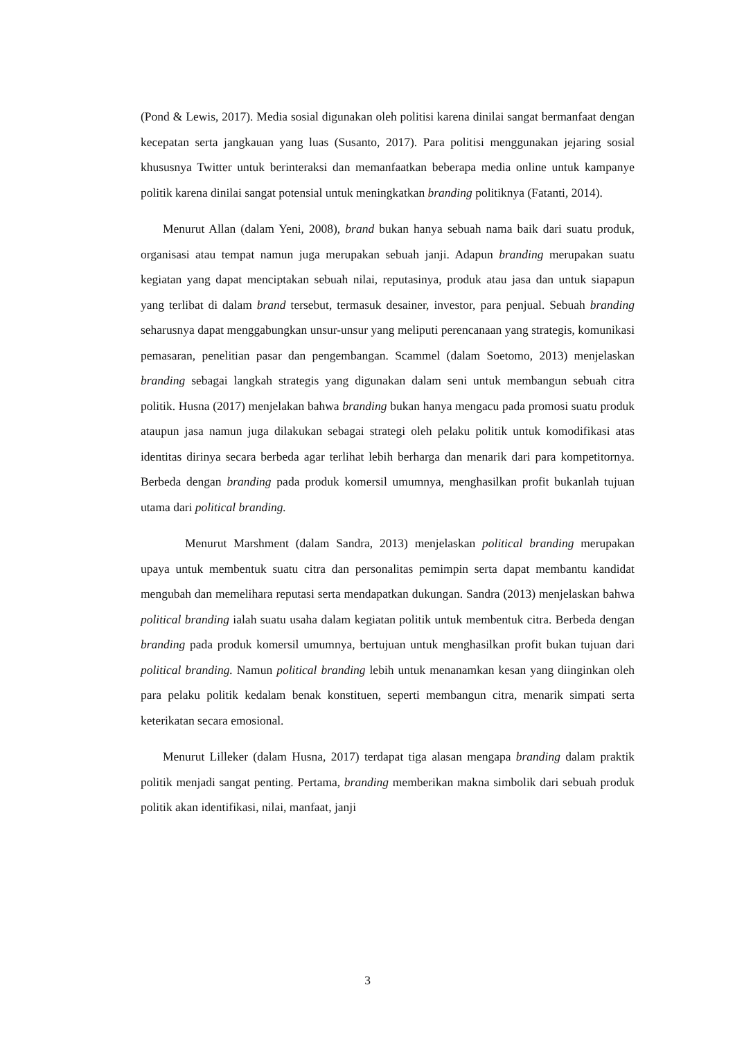(Pond & Lewis, 2017). Media sosial digunakan oleh politisi karena dinilai sangat bermanfaat dengan kecepatan serta jangkauan yang luas (Susanto, 2017). Para politisi menggunakan jejaring sosial khususnya Twitter untuk berinteraksi dan memanfaatkan beberapa media online untuk kampanye politik karena dinilai sangat potensial untuk meningkatkan branding politiknya (Fatanti, 2014).
Menurut Allan (dalam Yeni, 2008), brand bukan hanya sebuah nama baik dari suatu produk, organisasi atau tempat namun juga merupakan sebuah janji. Adapun branding merupakan suatu kegiatan yang dapat menciptakan sebuah nilai, reputasinya, produk atau jasa dan untuk siapapun yang terlibat di dalam brand tersebut, termasuk desainer, investor, para penjual. Sebuah branding seharusnya dapat menggabungkan unsur-unsur yang meliputi perencanaan yang strategis, komunikasi pemasaran, penelitian pasar dan pengembangan. Scammel (dalam Soetomo, 2013) menjelaskan branding sebagai langkah strategis yang digunakan dalam seni untuk membangun sebuah citra politik. Husna (2017) menjelakan bahwa branding bukan hanya mengacu pada promosi suatu produk ataupun jasa namun juga dilakukan sebagai strategi oleh pelaku politik untuk komodifikasi atas identitas dirinya secara berbeda agar terlihat lebih berharga dan menarik dari para kompetitornya. Berbeda dengan branding pada produk komersil umumnya, menghasilkan profit bukanlah tujuan utama dari political branding.
Menurut Marshment (dalam Sandra, 2013) menjelaskan political branding merupakan upaya untuk membentuk suatu citra dan personalitas pemimpin serta dapat membantu kandidat mengubah dan memelihara reputasi serta mendapatkan dukungan. Sandra (2013) menjelaskan bahwa political branding ialah suatu usaha dalam kegiatan politik untuk membentuk citra. Berbeda dengan branding pada produk komersil umumnya, bertujuan untuk menghasilkan profit bukan tujuan dari political branding. Namun political branding lebih untuk menanamkan kesan yang diinginkan oleh para pelaku politik kedalam benak konstituen, seperti membangun citra, menarik simpati serta keterikatan secara emosional.
Menurut Lilleker (dalam Husna, 2017) terdapat tiga alasan mengapa branding dalam praktik politik menjadi sangat penting. Pertama, branding memberikan makna simbolik dari sebuah produk politik akan identifikasi, nilai, manfaat, janji
3